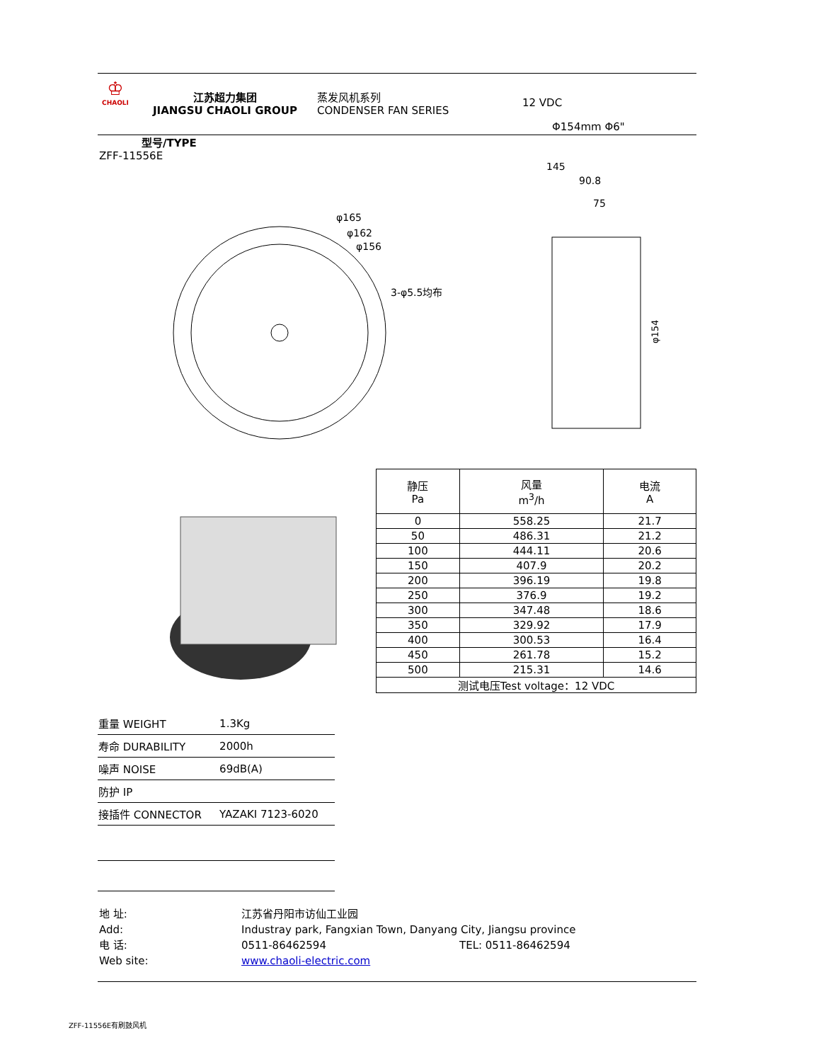♔
CHAOLI
江苏超力集团
JIANGSU CHAOLI GROUP
蒸发风机系列
CONDENSER FAN SERIES
12 VDC
Φ154mm Φ6"
型号/TYPE
ZFF-11556E
φ165
φ162
φ156
3-φ5.5均布
145
90.8
75
φ154
| 静压 Pa | 风量 m<sup>3</sup>/h | 电流 A |
| --- | --- | --- |
| 0 | 558.25 | 21.7 |
| 50 | 486.31 | 21.2 |
| 100 | 444.11 | 20.6 |
| 150 | 407.9 | 20.2 |
| 200 | 396.19 | 19.8 |
| 250 | 376.9 | 19.2 |
| 300 | 347.48 | 18.6 |
| 350 | 329.92 | 17.9 |
| 400 | 300.53 | 16.4 |
| 450 | 261.78 | 15.2 |
| 500 | 215.31 | 14.6 |
| 测试电压Test voltage：12 VDC | | |
| 重量 WEIGHT | 1.3Kg |
| 寿命 DURABILITY | 2000h |
| 噪声 NOISE | 69dB(A) |
| 防护 IP | |
| 接插件 CONNECTOR | YAZAKI 7123-6020 |
地 址: 江苏省丹阳市访仙工业园
Add: Industray park, Fangxian Town, Danyang City, Jiangsu province
电 话: 0511-86462594 TEL: 0511-86462594
Web site: www.chaoli-electric.com
ZFF-11556E有刷鼓风机